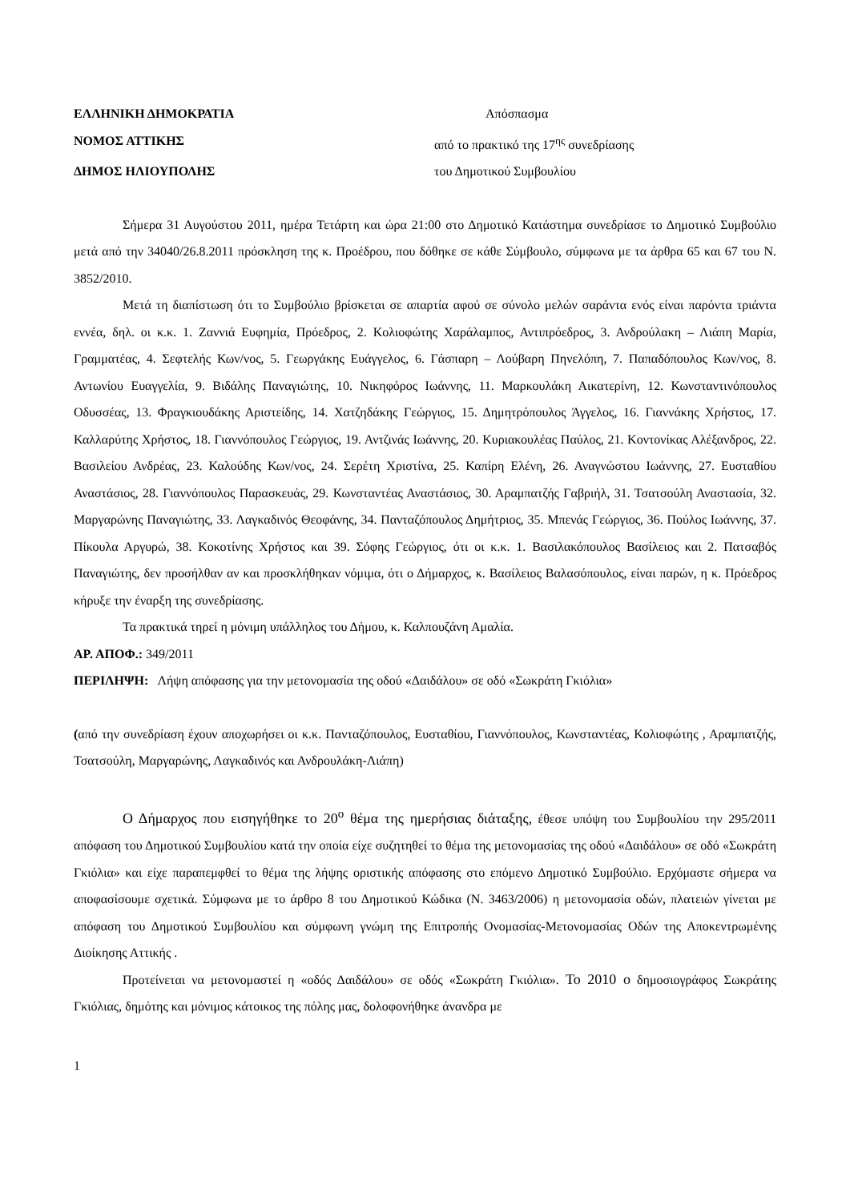ΕΛΛΗΝΙΚΗ ΔΗΜΟΚΡΑΤΙΑ Απόσπασμα
ΝΟΜΟΣ ΑΤΤΙΚΗΣ από το πρακτικό της 17<sup>ης</sup> συνεδρίασης
ΔΗΜΟΣ ΗΛΙΟΥΠΟΛΗΣ του Δημοτικού Συμβουλίου
Σήμερα 31 Αυγούστου 2011, ημέρα Τετάρτη και ώρα 21:00 στο Δημοτικό Κατάστημα συνεδρίασε το Δημοτικό Συμβούλιο μετά από την 34040/26.8.2011 πρόσκληση της κ. Προέδρου, που δόθηκε σε κάθε Σύμβουλο, σύμφωνα με τα άρθρα 65 και 67 του Ν. 3852/2010.
Μετά τη διαπίστωση ότι το Συμβούλιο βρίσκεται σε απαρτία αφού σε σύνολο μελών σαράντα ενός είναι παρόντα τριάντα εννέα, δηλ. οι κ.κ. 1. Ζαννιά Ευφημία, Πρόεδρος, 2. Κολιοφώτης Χαράλαμπος, Αντιπρόεδρος, 3. Ανδρούλακη – Λιάπη Μαρία, Γραμματέας, 4. Σεφτελής Κων/νος, 5. Γεωργάκης Ευάγγελος, 6. Γάσπαρη – Λούβαρη Πηνελόπη, 7. Παπαδόπουλος Κων/νος, 8. Αντωνίου Ευαγγελία, 9. Βιδάλης Παναγιώτης, 10. Νικηφόρος Ιωάννης, 11. Μαρκουλάκη Αικατερίνη, 12. Κωνσταντινόπουλος Οδυσσέας, 13. Φραγκιουδάκης Αριστείδης, 14. Χατζηδάκης Γεώργιος, 15. Δημητρόπουλος Άγγελος, 16. Γιαννάκης Χρήστος, 17. Καλλαρύτης Χρήστος, 18. Γιαννόπουλος Γεώργιος, 19. Αντζινάς Ιωάννης, 20. Κυριακουλέας Παύλος, 21. Κοντονίκας Αλέξανδρος, 22. Βασιλείου Ανδρέας, 23. Καλούδης Κων/νος, 24. Σερέτη Χριστίνα, 25. Καπίρη Ελένη, 26. Αναγνώστου Ιωάννης, 27. Ευσταθίου Αναστάσιος, 28. Γιαννόπουλος Παρασκευάς, 29. Κωνσταντέας Αναστάσιος, 30. Αραμπατζής Γαβριήλ, 31. Τσατσούλη Αναστασία, 32. Μαργαρώνης Παναγιώτης, 33. Λαγκαδινός Θεοφάνης, 34. Πανταζόπουλος Δημήτριος, 35. Μπενάς Γεώργιος, 36. Πούλος Ιωάννης, 37. Πίκουλα Αργυρώ, 38. Κοκοτίνης Χρήστος και 39. Σόφης Γεώργιος, ότι οι κ.κ. 1. Βασιλακόπουλος Βασίλειος και 2. Πατσαβός Παναγιώτης, δεν προσήλθαν αν και προσκλήθηκαν νόμιμα, ότι ο Δήμαρχος, κ. Βασίλειος Βαλασόπουλος, είναι παρών, η κ. Πρόεδρος κήρυξε την έναρξη της συνεδρίασης.
Τα πρακτικά τηρεί η μόνιμη υπάλληλος του Δήμου, κ. Καλπουζάνη Αμαλία.
ΑΡ. ΑΠΟΦ.: 349/2011
ΠΕΡΙΛΗΨΗ: Λήψη απόφασης για την μετονομασία της οδού «Δαιδάλου» σε οδό «Σωκράτη Γκιόλια»
(από την συνεδρίαση έχουν αποχωρήσει οι κ.κ. Πανταζόπουλος, Ευσταθίου, Γιαννόπουλος, Κωνσταντέας, Κολιοφώτης , Αραμπατζής, Τσατσούλη, Μαργαρώνης, Λαγκαδινός και Ανδρουλάκη-Λιάπη)
Ο Δήμαρχος που εισηγήθηκε το 20<sup>ο</sup> θέμα της ημερήσιας διάταξης, έθεσε υπόψη του Συμβουλίου την 295/2011 απόφαση του Δημοτικού Συμβουλίου κατά την οποία είχε συζητηθεί το θέμα της μετονομασίας της οδού «Δαιδάλου» σε οδό «Σωκράτη Γκιόλια» και είχε παραπεμφθεί το θέμα της λήψης οριστικής απόφασης στο επόμενο Δημοτικό Συμβούλιο. Ερχόμαστε σήμερα να αποφασίσουμε σχετικά. Σύμφωνα με το άρθρο 8 του Δημοτικού Κώδικα (Ν. 3463/2006) η μετονομασία οδών, πλατειών γίνεται με απόφαση του Δημοτικού Συμβουλίου και σύμφωνη γνώμη της Επιτροπής Ονομασίας-Μετονομασίας Οδών της Αποκεντρωμένης Διοίκησης Αττικής .
Προτείνεται να μετονομαστεί η «οδός Δαιδάλου» σε οδός «Σωκράτη Γκιόλια». Το 2010 ο δημοσιογράφος Σωκράτης Γκιόλιας, δημότης και μόνιμος κάτοικος της πόλης μας, δολοφονήθηκε άνανδρα με
1